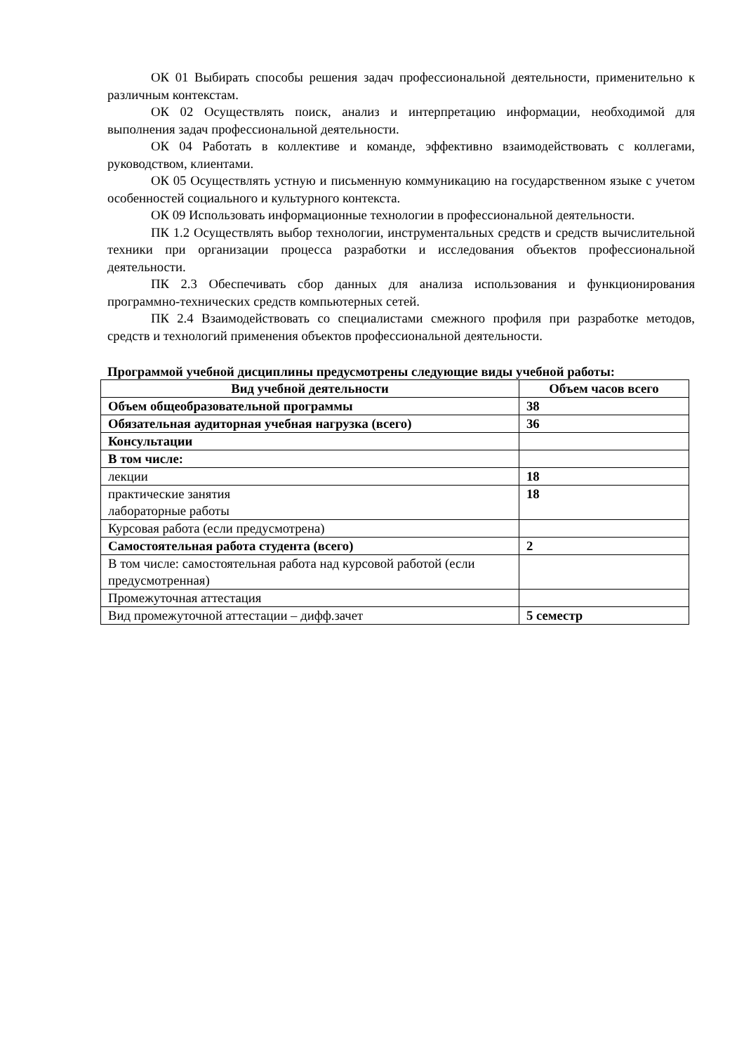ОК 01 Выбирать способы решения задач профессиональной деятельности, применительно к различным контекстам.
ОК 02 Осуществлять поиск, анализ и интерпретацию информации, необходимой для выполнения задач профессиональной деятельности.
ОК 04 Работать в коллективе и команде, эффективно взаимодействовать с коллегами, руководством, клиентами.
ОК 05 Осуществлять устную и письменную коммуникацию на государственном языке с учетом особенностей социального и культурного контекста.
ОК 09 Использовать информационные технологии в профессиональной деятельности.
ПК 1.2 Осуществлять выбор технологии, инструментальных средств и средств вычислительной техники при организации процесса разработки и исследования объектов профессиональной деятельности.
ПК 2.3 Обеспечивать сбор данных для анализа использования и функционирования программно-технических средств компьютерных сетей.
ПК 2.4 Взаимодействовать со специалистами смежного профиля при разработке методов, средств и технологий применения объектов профессиональной деятельности.
Программой учебной дисциплины предусмотрены следующие виды учебной работы:
| Вид учебной деятельности | Объем часов всего |
| --- | --- |
| Объем общеобразовательной программы | 38 |
| Обязательная аудиторная учебная нагрузка (всего) | 36 |
| Консультации | |
| В том числе: | |
| лекции | 18 |
| практические занятия лабораторные работы | 18 |
| Курсовая работа (если предусмотрена) | |
| Самостоятельная работа студента (всего) | 2 |
| В том числе: самостоятельная работа над курсовой работой (если предусмотренная) | |
| Промежуточная аттестация | |
| Вид промежуточной аттестации – дифф.зачет | 5 семестр |